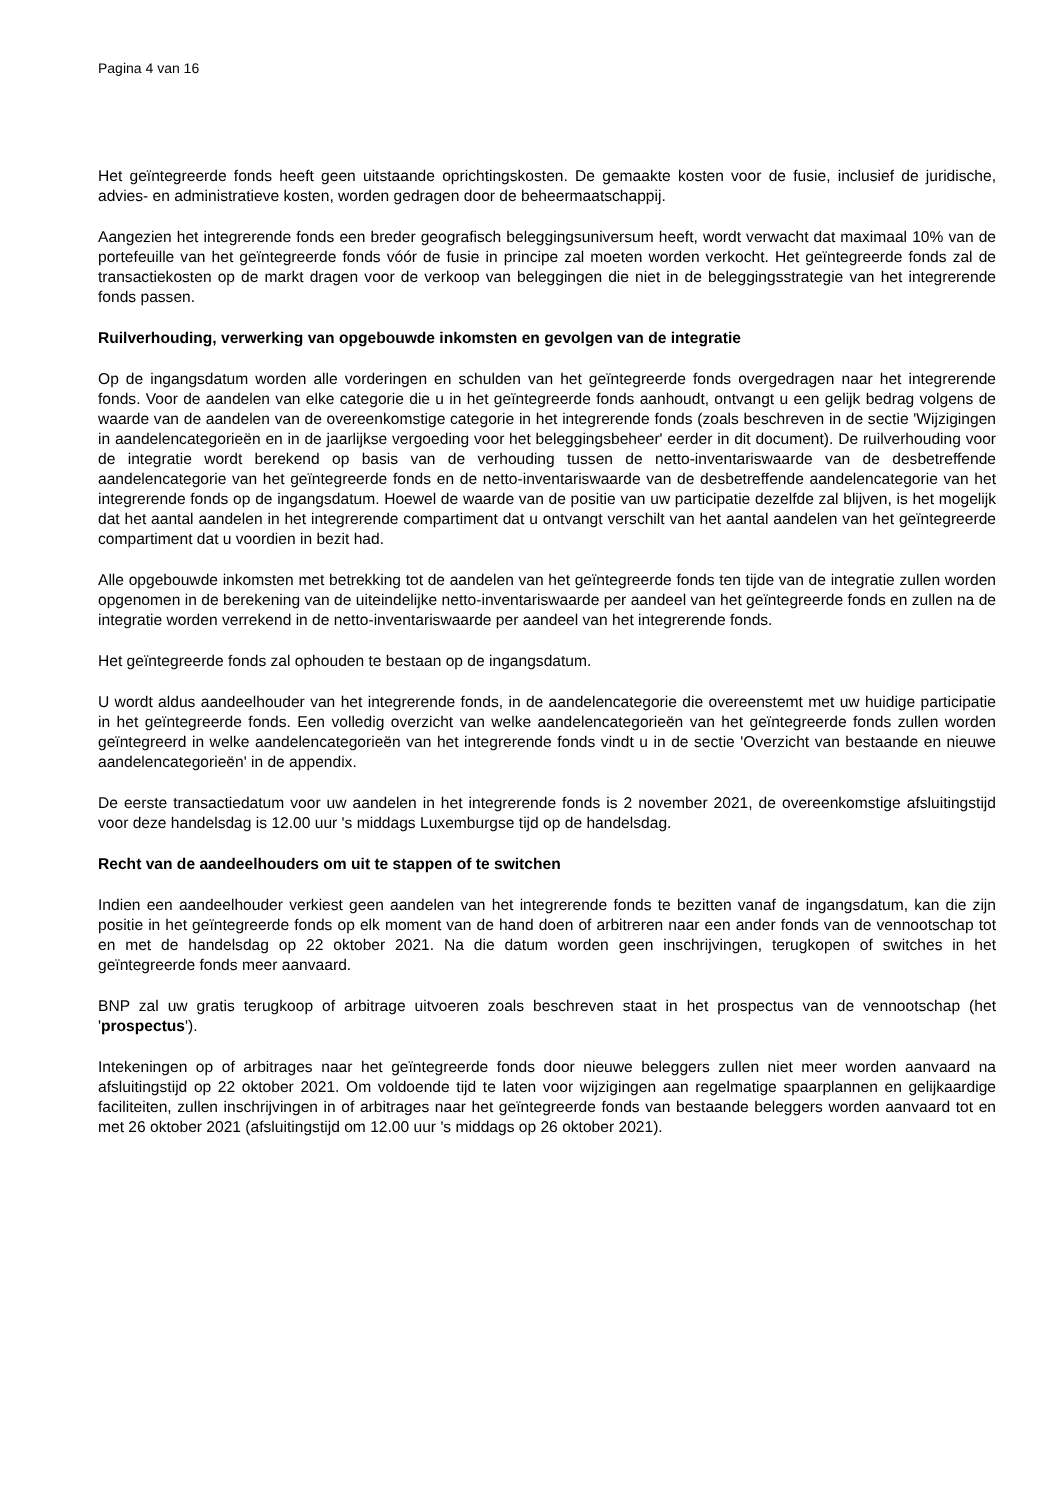Pagina 4 van 16
Het geïntegreerde fonds heeft geen uitstaande oprichtingskosten. De gemaakte kosten voor de fusie, inclusief de juridische, advies- en administratieve kosten, worden gedragen door de beheermaatschappij.
Aangezien het integrerende fonds een breder geografisch beleggingsuniversum heeft, wordt verwacht dat maximaal 10% van de portefeuille van het geïntegreerde fonds vóór de fusie in principe zal moeten worden verkocht. Het geïntegreerde fonds zal de transactiekosten op de markt dragen voor de verkoop van beleggingen die niet in de beleggingsstrategie van het integrerende fonds passen.
Ruilverhouding, verwerking van opgebouwde inkomsten en gevolgen van de integratie
Op de ingangsdatum worden alle vorderingen en schulden van het geïntegreerde fonds overgedragen naar het integrerende fonds. Voor de aandelen van elke categorie die u in het geïntegreerde fonds aanhoudt, ontvangt u een gelijk bedrag volgens de waarde van de aandelen van de overeenkomstige categorie in het integrerende fonds (zoals beschreven in de sectie 'Wijzigingen in aandelencategorieën en in de jaarlijkse vergoeding voor het beleggingsbeheer' eerder in dit document). De ruilverhouding voor de integratie wordt berekend op basis van de verhouding tussen de netto-inventariswaarde van de desbetreffende aandelencategorie van het geïntegreerde fonds en de netto-inventariswaarde van de desbetreffende aandelencategorie van het integrerende fonds op de ingangsdatum. Hoewel de waarde van de positie van uw participatie dezelfde zal blijven, is het mogelijk dat het aantal aandelen in het integrerende compartiment dat u ontvangt verschilt van het aantal aandelen van het geïntegreerde compartiment dat u voordien in bezit had.
Alle opgebouwde inkomsten met betrekking tot de aandelen van het geïntegreerde fonds ten tijde van de integratie zullen worden opgenomen in de berekening van de uiteindelijke netto-inventariswaarde per aandeel van het geïntegreerde fonds en zullen na de integratie worden verrekend in de netto-inventariswaarde per aandeel van het integrerende fonds.
Het geïntegreerde fonds zal ophouden te bestaan op de ingangsdatum.
U wordt aldus aandeelhouder van het integrerende fonds, in de aandelencategorie die overeenstemt met uw huidige participatie in het geïntegreerde fonds. Een volledig overzicht van welke aandelencategorieën van het geïntegreerde fonds zullen worden geïntegreerd in welke aandelencategorieën van het integrerende fonds vindt u in de sectie 'Overzicht van bestaande en nieuwe aandelencategorieën' in de appendix.
De eerste transactiedatum voor uw aandelen in het integrerende fonds is 2 november 2021, de overeenkomstige afsluitingstijd voor deze handelsdag is 12.00 uur 's middags Luxemburgse tijd op de handelsdag.
Recht van de aandeelhouders om uit te stappen of te switchen
Indien een aandeelhouder verkiest geen aandelen van het integrerende fonds te bezitten vanaf de ingangsdatum, kan die zijn positie in het geïntegreerde fonds op elk moment van de hand doen of arbitreren naar een ander fonds van de vennootschap tot en met de handelsdag op 22 oktober 2021. Na die datum worden geen inschrijvingen, terugkopen of switches in het geïntegreerde fonds meer aanvaard.
BNP zal uw gratis terugkoop of arbitrage uitvoeren zoals beschreven staat in het prospectus van de vennootschap (het 'prospectus').
Intekeningen op of arbitrages naar het geïntegreerde fonds door nieuwe beleggers zullen niet meer worden aanvaard na afsluitingstijd op 22 oktober 2021. Om voldoende tijd te laten voor wijzigingen aan regelmatige spaarplannen en gelijkaardige faciliteiten, zullen inschrijvingen in of arbitrages naar het geïntegreerde fonds van bestaande beleggers worden aanvaard tot en met 26 oktober 2021 (afsluitingstijd om 12.00 uur 's middags op 26 oktober 2021).